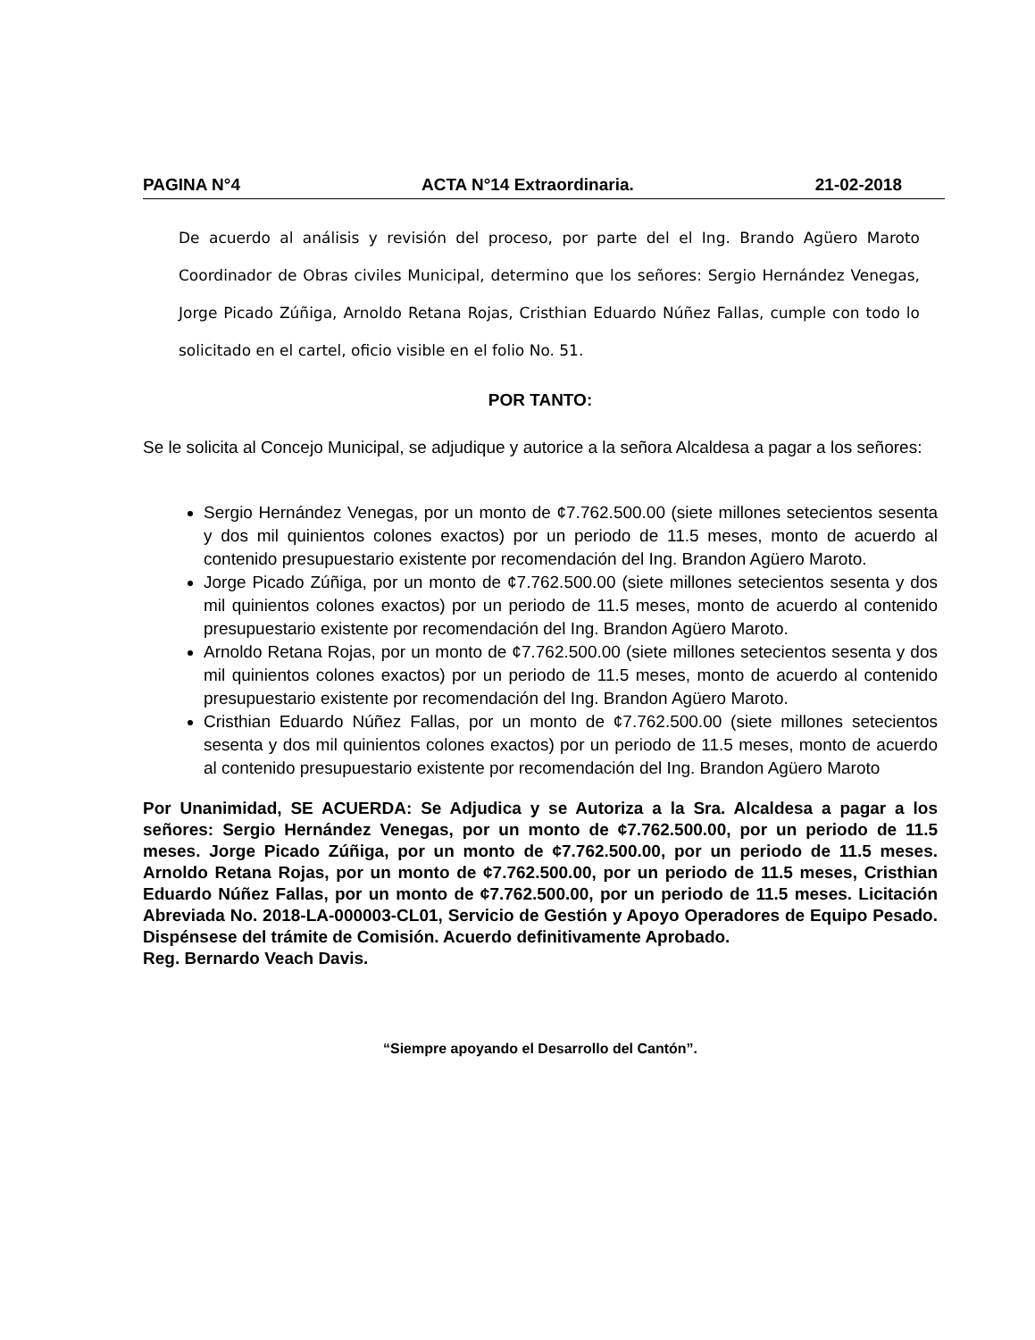PAGINA N°4 ACTA N°14 Extraordinaria. 21-02-2018
De acuerdo al análisis y revisión del proceso, por parte del el Ing. Brando Agüero Maroto Coordinador de Obras civiles Municipal, determino que los señores: Sergio Hernández Venegas, Jorge Picado Zúñiga, Arnoldo Retana Rojas, Cristhian Eduardo Núñez Fallas, cumple con todo lo solicitado en el cartel, oficio visible en el folio No. 51.
POR TANTO:
Se le solicita al Concejo Municipal, se adjudique y autorice a la señora Alcaldesa a pagar a los señores:
Sergio Hernández Venegas, por un monto de ¢7.762.500.00 (siete millones setecientos sesenta y dos mil quinientos colones exactos) por un periodo de 11.5 meses, monto de acuerdo al contenido presupuestario existente por recomendación del Ing. Brandon Agüero Maroto.
Jorge Picado Zúñiga, por un monto de ¢7.762.500.00 (siete millones setecientos sesenta y dos mil quinientos colones exactos) por un periodo de 11.5 meses, monto de acuerdo al contenido presupuestario existente por recomendación del Ing. Brandon Agüero Maroto.
Arnoldo Retana Rojas, por un monto de ¢7.762.500.00 (siete millones setecientos sesenta y dos mil quinientos colones exactos) por un periodo de 11.5 meses, monto de acuerdo al contenido presupuestario existente por recomendación del Ing. Brandon Agüero Maroto.
Cristhian Eduardo Núñez Fallas, por un monto de ¢7.762.500.00 (siete millones setecientos sesenta y dos mil quinientos colones exactos) por un periodo de 11.5 meses, monto de acuerdo al contenido presupuestario existente por recomendación del Ing. Brandon Agüero Maroto
Por Unanimidad, SE ACUERDA: Se Adjudica y se Autoriza a la Sra. Alcaldesa a pagar a los señores: Sergio Hernández Venegas, por un monto de ¢7.762.500.00, por un periodo de 11.5 meses. Jorge Picado Zúñiga, por un monto de ¢7.762.500.00, por un periodo de 11.5 meses. Arnoldo Retana Rojas, por un monto de ¢7.762.500.00, por un periodo de 11.5 meses, Cristhian Eduardo Núñez Fallas, por un monto de ¢7.762.500.00, por un periodo de 11.5 meses. Licitación Abreviada No. 2018-LA-000003-CL01, Servicio de Gestión y Apoyo Operadores de Equipo Pesado. Dispénsese del trámite de Comisión. Acuerdo definitivamente Aprobado.
Reg. Bernardo Veach Davis.
“Siempre apoyando el Desarrollo del Cantón”.